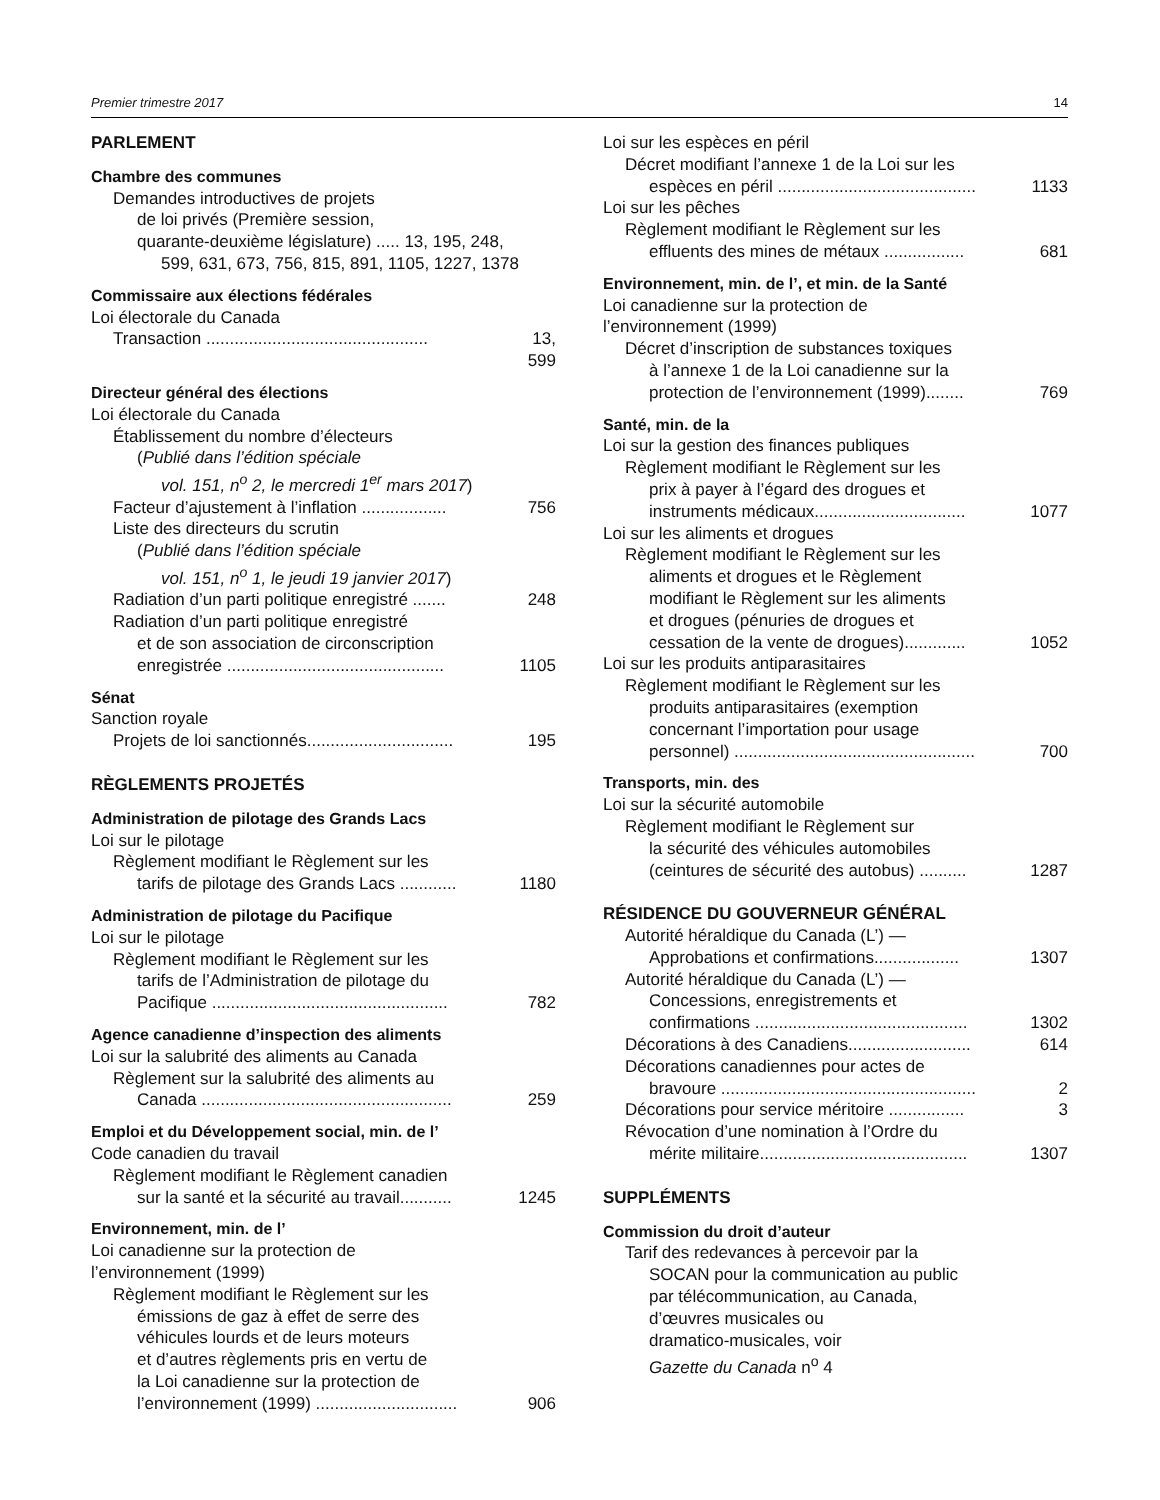Premier trimestre 2017 14
PARLEMENT
Chambre des communes
Demandes introductives de projets
de loi privés (Première session,
quarante-deuxième législature) ..... 13, 195, 248,
599, 631, 673, 756, 815, 891, 1105, 1227, 1378
Commissaire aux élections fédérales
Loi électorale du Canada
Transaction ............................................... 13, 599
Directeur général des élections
Loi électorale du Canada
Établissement du nombre d’électeurs
(Publié dans l’édition spéciale
vol. 151, n<sup>o</sup> 2, le mercredi 1<sup>er</sup> mars 2017)
Facteur d’ajustement à l’inflation .................. 756
Liste des directeurs du scrutin
(Publié dans l’édition spéciale
vol. 151, n<sup>o</sup> 1, le jeudi 19 janvier 2017)
Radiation d’un parti politique enregistré ....... 248
Radiation d’un parti politique enregistré
et de son association de circonscription
enregistrée .............................................. 1105
Sénat
Sanction royale
Projets de loi sanctionnés............................... 195
RÈGLEMENTS PROJETÉS
Administration de pilotage des Grands Lacs
Loi sur le pilotage
Règlement modifiant le Règlement sur les
tarifs de pilotage des Grands Lacs ............ 1180
Administration de pilotage du Pacifique
Loi sur le pilotage
Règlement modifiant le Règlement sur les
tarifs de l’Administration de pilotage du
Pacifique .................................................. 782
Agence canadienne d’inspection des aliments
Loi sur la salubrité des aliments au Canada
Règlement sur la salubrité des aliments au
Canada ..................................................... 259
Emploi et du Développement social, min. de l’
Code canadien du travail
Règlement modifiant le Règlement canadien
sur la santé et la sécurité au travail........... 1245
Environnement, min. de l’
Loi canadienne sur la protection de
l’environnement (1999)
Règlement modifiant le Règlement sur les
émissions de gaz à effet de serre des
véhicules lourds et de leurs moteurs
et d’autres règlements pris en vertu de
la Loi canadienne sur la protection de
l’environnement (1999) .............................. 906
Loi sur les espèces en péril
Décret modifiant l’annexe 1 de la Loi sur les
espèces en péril .......................................... 1133
Loi sur les pêches
Règlement modifiant le Règlement sur les
effluents des mines de métaux ................. 681
Environnement, min. de l’, et min. de la Santé
Loi canadienne sur la protection de
l’environnement (1999)
Décret d’inscription de substances toxiques
à l’annexe 1 de la Loi canadienne sur la
protection de l’environnement (1999)........ 769
Santé, min. de la
Loi sur la gestion des finances publiques
Règlement modifiant le Règlement sur les
prix à payer à l’égard des drogues et
instruments médicaux................................ 1077
Loi sur les aliments et drogues
Règlement modifiant le Règlement sur les
aliments et drogues et le Règlement
modifiant le Règlement sur les aliments
et drogues (pénuries de drogues et
cessation de la vente de drogues)............. 1052
Loi sur les produits antiparasitaires
Règlement modifiant le Règlement sur les
produits antiparasitaires (exemption
concernant l’importation pour usage
personnel) ................................................... 700
Transports, min. des
Loi sur la sécurité automobile
Règlement modifiant le Règlement sur
la sécurité des véhicules automobiles
(ceintures de sécurité des autobus) .......... 1287
RÉSIDENCE DU GOUVERNEUR GÉNÉRAL
Autorité héraldique du Canada (L’) —
Approbations et confirmations.................. 1307
Autorité héraldique du Canada (L’) —
Concessions, enregistrements et
confirmations ............................................. 1302
Décorations à des Canadiens.......................... 614
Décorations canadiennes pour actes de
bravoure ...................................................... 2
Décorations pour service méritoire ................ 3
Révocation d’une nomination à l’Ordre du
mérite militaire............................................ 1307
SUPPLÉMENTS
Commission du droit d’auteur
Tarif des redevances à percevoir par la
SOCAN pour la communication au public
par télécommunication, au Canada,
d’œuvres musicales ou
dramatico-musicales, voir
Gazette du Canada n<sup>o</sup> 4